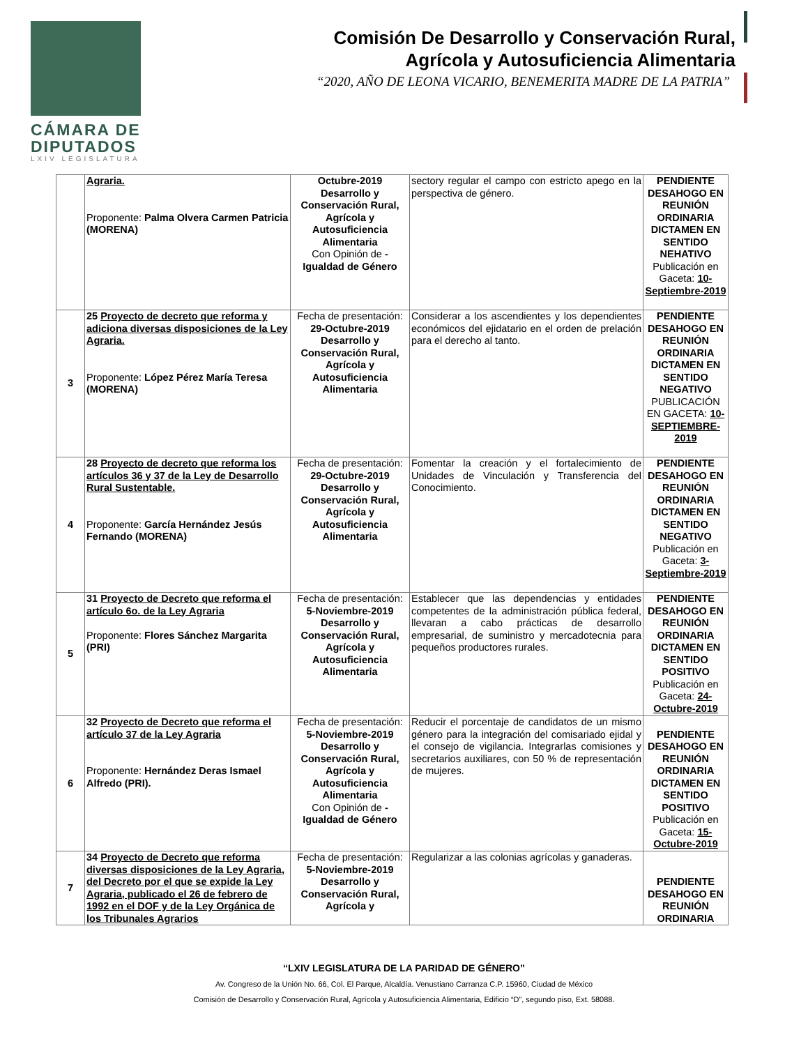CÁMARA DE DIPUTADOS
LXIV LEGISLATURA
Comisión De Desarrollo y Conservación Rural,
Agrícola y Autosuficiencia Alimentaria
“2020, AÑO DE LEONA VICARIO, BENEMERITA MADRE DE LA PATRIA”
| | Agraria. Proponente: Palma Olvera Carmen Patricia (MORENA) | Octubre-2019 Desarrollo y Conservación Rural, Agrícola y Autosuficiencia Alimentaria Con Opinión de - Igualdad de Género | sectory regular el campo con estricto apego en la perspectiva de género. | PENDIENTE DESAHOGO EN REUNIÓN ORDINARIA DICTAMEN EN SENTIDO NEHATIVO Publicación en Gaceta: 10-Septiembre-2019 |
| 3 | 25 Proyecto de decreto que reforma y adiciona diversas disposiciones de la Ley Agraria. Proponente: López Pérez María Teresa (MORENA) | Fecha de presentación: 29-Octubre-2019 Desarrollo y Conservación Rural, Agrícola y Autosuficiencia Alimentaria | Considerar a los ascendientes y los dependientes económicos del ejidatario en el orden de prelación para el derecho al tanto. | PENDIENTE DESAHOGO EN REUNIÓN ORDINARIA DICTAMEN EN SENTIDO NEGATIVO PUBLICACIÓN EN GACETA: 10-SEPTIEMBRE-2019 |
| 4 | 28 Proyecto de decreto que reforma los artículos 36 y 37 de la Ley de Desarrollo Rural Sustentable. Proponente: García Hernández Jesús Fernando (MORENA) | Fecha de presentación: 29-Octubre-2019 Desarrollo y Conservación Rural, Agrícola y Autosuficiencia Alimentaria | Fomentar la creación y el fortalecimiento de Unidades de Vinculación y Transferencia del Conocimiento. | PENDIENTE DESAHOGO EN REUNIÓN ORDINARIA DICTAMEN EN SENTIDO NEGATIVO Publicación en Gaceta: 3-Septiembre-2019 |
| 5 | 31 Proyecto de Decreto que reforma el artículo 6o. de la Ley Agraria Proponente: Flores Sánchez Margarita (PRI) | Fecha de presentación: 5-Noviembre-2019 Desarrollo y Conservación Rural, Agrícola y Autosuficiencia Alimentaria | Establecer que las dependencias y entidades competentes de la administración pública federal, llevaran a cabo prácticas de desarrollo empresarial, de suministro y mercadotecnia para pequeños productores rurales. | PENDIENTE DESAHOGO EN REUNIÓN ORDINARIA DICTAMEN EN SENTIDO POSITIVO Publicación en Gaceta: 24-Octubre-2019 |
| 6 | 32 Proyecto de Decreto que reforma el artículo 37 de la Ley Agraria Proponente: Hernández Deras Ismael Alfredo (PRI). | Fecha de presentación: 5-Noviembre-2019 Desarrollo y Conservación Rural, Agrícola y Autosuficiencia Alimentaria Con Opinión de - Igualdad de Género | Reducir el porcentaje de candidatos de un mismo género para la integración del comisariado ejidal y el consejo de vigilancia. Integrarlas comisiones y secretarios auxiliares, con 50 % de representación de mujeres. | PENDIENTE DESAHOGO EN REUNIÓN ORDINARIA DICTAMEN EN SENTIDO POSITIVO Publicación en Gaceta: 15-Octubre-2019 |
| 7 | 34 Proyecto de Decreto que reforma diversas disposiciones de la Ley Agraria, del Decreto por el que se expide la Ley Agraria, publicado el 26 de febrero de 1992 en el DOF y de la Ley Orgánica de los Tribunales Agrarios | Fecha de presentación: 5-Noviembre-2019 Desarrollo y Conservación Rural, Agrícola y | Regularizar a las colonias agrícolas y ganaderas. | PENDIENTE DESAHOGO EN REUNIÓN ORDINARIA |
“LXIV LEGISLATURA DE LA PARIDAD DE GÉNERO”
Av. Congreso de la Unión No. 66, Col. El Parque, Alcaldía. Venustiano Carranza C.P. 15960, Ciudad de México
Comisión de Desarrollo y Conservación Rural, Agrícola y Autosuficiencia Alimentaria, Edificio “D”, segundo piso, Ext. 58088.